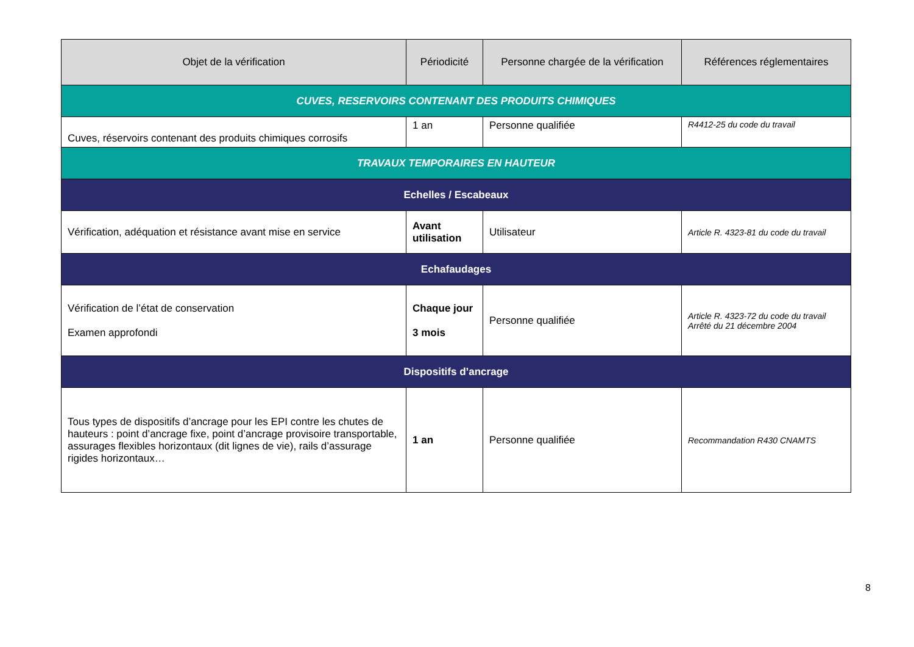| Objet de la vérification | Périodicité | Personne chargée de la vérification | Références réglementaires |
| --- | --- | --- | --- |
| CUVES, RESERVOIRS CONTENANT DES PRODUITS CHIMIQUES | | | |
| Cuves, réservoirs contenant des produits chimiques corrosifs | 1 an | Personne qualifiée | R4412-25 du code du travail |
| TRAVAUX TEMPORAIRES EN HAUTEUR | | | |
| Echelles / Escabeaux | | | |
| Vérification, adéquation et résistance avant mise en service | Avant utilisation | Utilisateur | Article R. 4323-81 du code du travail |
| Echafaudages | | | |
| Vérification de l’état de conservation Examen approfondi | Chaque jour 3 mois | Personne qualifiée | Article R. 4323-72 du code du travail Arrêté du 21 décembre 2004 |
| Dispositifs d’ancrage | | | |
| Tous types de dispositifs d’ancrage pour les EPI contre les chutes de hauteurs : point d’ancrage fixe, point d’ancrage provisoire transportable, assurages flexibles horizontaux (dit lignes de vie), rails d’assurage rigides horizontaux… | 1 an | Personne qualifiée | Recommandation R430 CNAMTS |
8